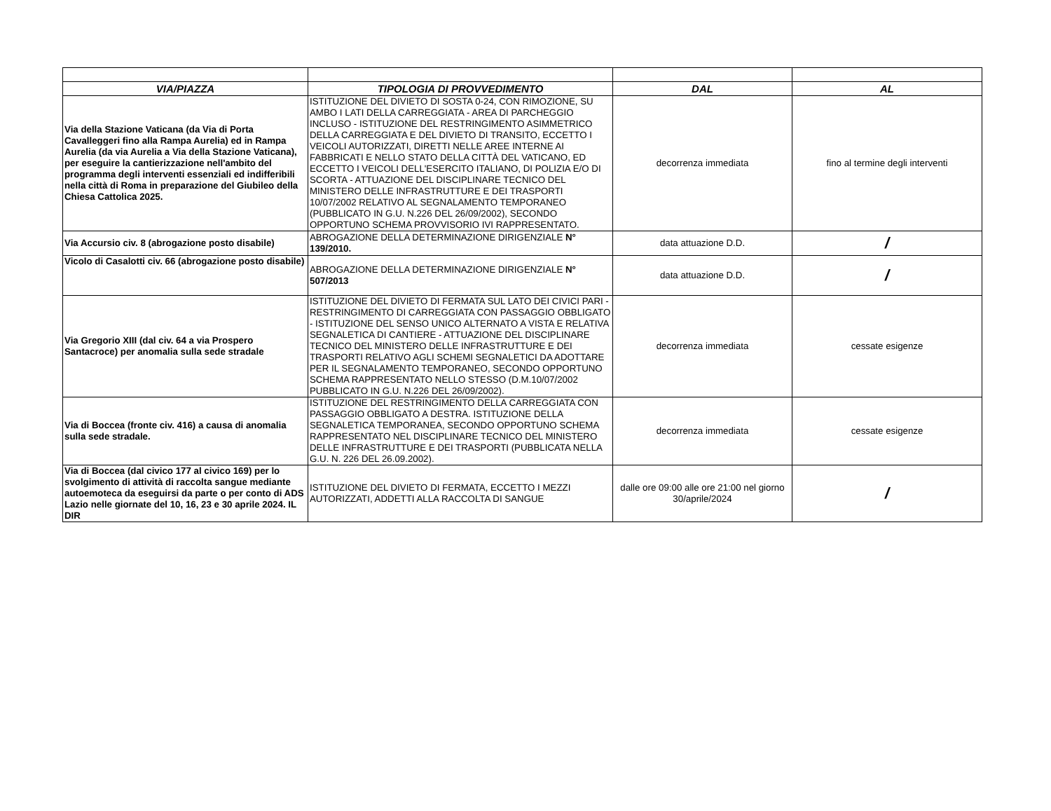| VIA/PIAZZA | TIPOLOGIA DI PROVVEDIMENTO | DAL | AL |
| --- | --- | --- | --- |
| Via della Stazione Vaticana (da Via di Porta Cavalleggeri fino alla Rampa Aurelia) ed in Rampa Aurelia (da via Aurelia a Via della Stazione Vaticana), per eseguire la cantierizzazione nell'ambito del programma degli interventi essenziali ed indifferibili nella città di Roma in preparazione del Giubileo della Chiesa Cattolica 2025. | ISTITUZIONE DEL DIVIETO DI SOSTA 0-24, CON RIMOZIONE, SU AMBO I LATI DELLA CARREGGIATA - AREA DI PARCHEGGIO INCLUSO - ISTITUZIONE DEL RESTRINGIMENTO ASIMMETRICO DELLA CARREGGIATA E DEL DIVIETO DI TRANSITO, ECCETTO I VEICOLI AUTORIZZATI, DIRETTI NELLE AREE INTERNE AI FABBRICATI E NELLO STATO DELLA CITTÀ DEL VATICANO, ED ECCETTO I VEICOLI DELL'ESERCITO ITALIANO, DI POLIZIA E/O DI SCORTA - ATTUAZIONE DEL DISCIPLINARE TECNICO DEL MINISTERO DELLE INFRASTRUTTURE E DEI TRASPORTI 10/07/2002 RELATIVO AL SEGNALAMENTO TEMPORANEO (PUBBLICATO IN G.U. N.226 DEL 26/09/2002), SECONDO OPPORTUNO SCHEMA PROVVISORIO IVI RAPPRESENTATO. | decorrenza immediata | fino al termine degli interventi |
| Via Accursio civ. 8 (abrogazione posto disabile) | ABROGAZIONE DELLA DETERMINAZIONE DIRIGENZIALE N° 139/2010. | data attuazione D.D. | / |
| Vicolo di Casalotti civ. 66 (abrogazione posto disabile) | ABROGAZIONE DELLA DETERMINAZIONE DIRIGENZIALE N° 507/2013 | data attuazione D.D. | / |
| Via Gregorio XIII (dal civ. 64 a via Prospero Santacroce) per anomalia sulla sede stradale | ISTITUZIONE DEL DIVIETO DI FERMATA SUL LATO DEI CIVICI PARI - RESTRINGIMENTO DI CARREGGIATA CON PASSAGGIO OBBLIGATO - ISTITUZIONE DEL SENSO UNICO ALTERNATO A VISTA E RELATIVA SEGNALETICA DI CANTIERE - ATTUAZIONE DEL DISCIPLINARE TECNICO DEL MINISTERO DELLE INFRASTRUTTURE E DEI TRASPORTI RELATIVO AGLI SCHEMI SEGNALETICI DA ADOTTARE PER IL SEGNALAMENTO TEMPORANEO, SECONDO OPPORTUNO SCHEMA RAPPRESENTATO NELLO STESSO (D.M.10/07/2002 PUBBLICATO IN G.U. N.226 DEL 26/09/2002). | decorrenza immediata | cessate esigenze |
| Via di Boccea (fronte civ. 416) a causa di anomalia sulla sede stradale. | ISTITUZIONE DEL RESTRINGIMENTO DELLA CARREGGIATA CON PASSAGGIO OBBLIGATO A DESTRA. ISTITUZIONE DELLA SEGNALETICA TEMPORANEA, SECONDO OPPORTUNO SCHEMA RAPPRESENTATO NEL DISCIPLINARE TECNICO DEL MINISTERO DELLE INFRASTRUTTURE E DEI TRASPORTI (PUBBLICATA NELLA G.U. N. 226 DEL 26.09.2002). | decorrenza immediata | cessate esigenze |
| Via di Boccea (dal civico 177 al civico 169) per lo svolgimento di attività di raccolta sangue mediante autoemoteca da eseguirsi da parte o per conto di ADS Lazio nelle giornate del 10, 16, 23 e 30 aprile 2024. IL DIR | ISTITUZIONE DEL DIVIETO DI FERMATA, ECCETTO I MEZZI AUTORIZZATI, ADDETTI ALLA RACCOLTA DI SANGUE | dalle ore 09:00 alle ore 21:00 nel giorno 30/aprile/2024 | / |